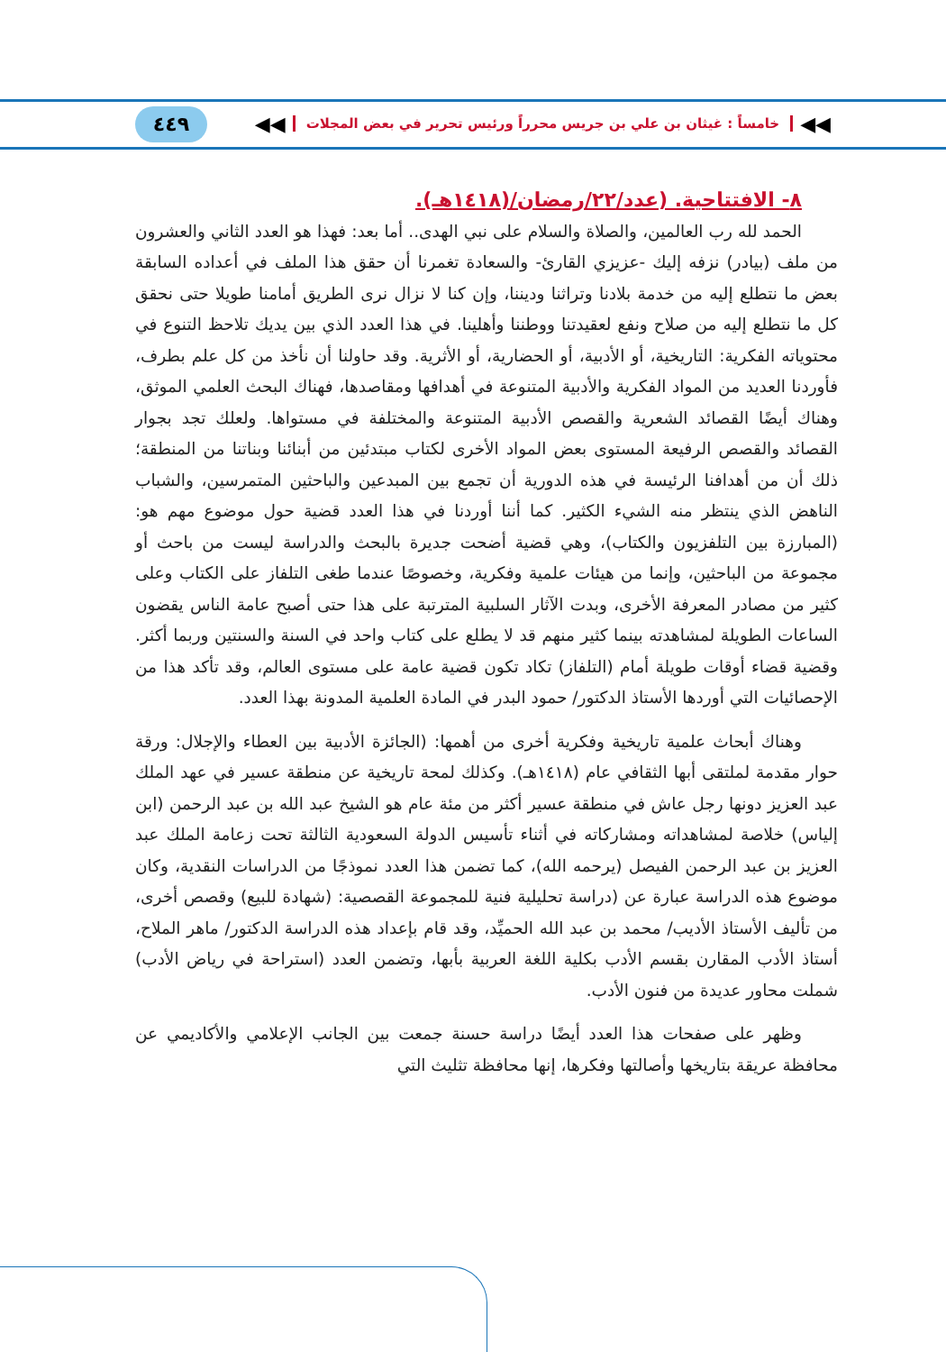◀◀ خامساً : غيثان بن علي بن جريس محرراً ورئيس تحرير في بعض المجلات ◀◀
٤٤٩
٨- الافتتاحية. (عدد/٢٢/رمضان/(١٤١٨هـ).
الحمد لله رب العالمين، والصلاة والسلام على نبي الهدى.. أما بعد: فهذا هو العدد الثاني والعشرون من ملف (بيادر) نزفه إليك -عزيزي القارئ- والسعادة تغمرنا أن حقق هذا الملف في أعداده السابقة بعض ما نتطلع إليه من خدمة بلادنا وتراثنا وديننا، وإن كنا لا نزال نرى الطريق أمامنا طويلا حتى نحقق كل ما نتطلع إليه من صلاح ونفع لعقيدتنا ووطننا وأهلينا. في هذا العدد الذي بين يديك تلاحظ التنوع في محتوياته الفكرية: التاريخية، أو الأدبية، أو الحضارية، أو الأثرية. وقد حاولنا أن نأخذ من كل علم بطرف، فأوردنا العديد من المواد الفكرية والأدبية المتنوعة في أهدافها ومقاصدها، فهناك البحث العلمي الموثق، وهناك أيضًا القصائد الشعرية والقصص الأدبية المتنوعة والمختلفة في مستواها. ولعلك تجد بجوار القصائد والقصص الرفيعة المستوى بعض المواد الأخرى لكتاب مبتدئين من أبنائنا وبناتنا من المنطقة؛ ذلك أن من أهدافنا الرئيسة في هذه الدورية أن تجمع بين المبدعين والباحثين المتمرسين، والشباب الناهض الذي ينتظر منه الشيء الكثير. كما أننا أوردنا في هذا العدد قضية حول موضوع مهم هو: (المبارزة بين التلفزيون والكتاب)، وهي قضية أضحت جديرة بالبحث والدراسة ليست من باحث أو مجموعة من الباحثين، وإنما من هيئات علمية وفكرية، وخصوصًا عندما طغى التلفاز على الكتاب وعلى كثير من مصادر المعرفة الأخرى، وبدت الآثار السلبية المترتبة على هذا حتى أصبح عامة الناس يقضون الساعات الطويلة لمشاهدته بينما كثير منهم قد لا يطلع على كتاب واحد في السنة والسنتين وربما أكثر. وقضية قضاء أوقات طويلة أمام (التلفاز) تكاد تكون قضية عامة على مستوى العالم، وقد تأكد هذا من الإحصائيات التي أوردها الأستاذ الدكتور/ حمود البدر في المادة العلمية المدونة بهذا العدد.
وهناك أبحاث علمية تاريخية وفكرية أخرى من أهمها: (الجائزة الأدبية بين العطاء والإجلال: ورقة حوار مقدمة لملتقى أبها الثقافي عام (١٤١٨هـ). وكذلك لمحة تاريخية عن منطقة عسير في عهد الملك عبد العزيز دونها رجل عاش في منطقة عسير أكثر من مئة عام هو الشيخ عبد الله بن عبد الرحمن (ابن إلياس) خلاصة لمشاهداته ومشاركاته في أثناء تأسيس الدولة السعودية الثالثة تحت زعامة الملك عبد العزيز بن عبد الرحمن الفيصل (يرحمه الله)، كما تضمن هذا العدد نموذجًا من الدراسات النقدية، وكان موضوع هذه الدراسة عبارة عن (دراسة تحليلية فنية للمجموعة القصصية: (شهادة للبيع) وقصص أخرى، من تأليف الأستاذ الأديب/ محمد بن عبد الله الحميِّد، وقد قام بإعداد هذه الدراسة الدكتور/ ماهر الملاح، أستاذ الأدب المقارن بقسم الأدب بكلية اللغة العربية بأبها، وتضمن العدد (استراحة في رياض الأدب) شملت محاور عديدة من فنون الأدب.
وظهر على صفحات هذا العدد أيضًا دراسة حسنة جمعت بين الجانب الإعلامي والأكاديمي عن محافظة عريقة بتاريخها وأصالتها وفكرها، إنها محافظة تثليث التي